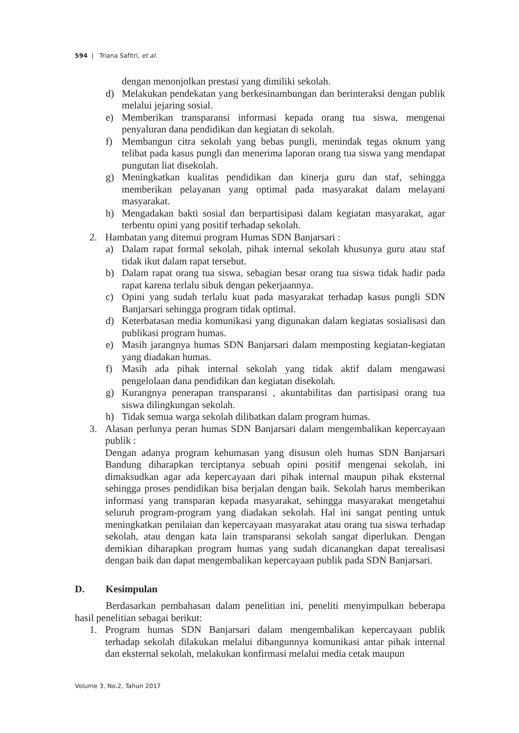594 | Triana Safitri, et al.
dengan menonjolkan prestasi yang dimiliki sekolah.
d) Melakukan pendekatan yang berkesinambungan dan berinteraksi dengan publik melalui jejaring sosial.
e) Memberikan transparansi informasi kepada orang tua siswa, mengenai penyaluran dana pendidikan dan kegiatan di sekolah.
f) Membangun citra sekolah yang bebas pungli, menindak tegas oknum yang telibat pada kasus pungli dan menerima laporan orang tua siswa yang mendapat pungutan liat disekolah.
g) Meningkatkan kualitas pendidikan dan kinerja guru dan staf, sehingga memberikan pelayanan yang optimal pada masyarakat dalam melayani masyarakat.
h) Mengadakan bakti sosial dan berpartisipasi dalam kegiatan masyarakat, agar terbentu opini yang positif terhadap sekolah.
2. Hambatan yang ditemui program Humas SDN Banjarsari :
a) Dalam rapat formal sekolah, pihak internal sekolah khusunya guru atau staf tidak ikut dalam rapat tersebut.
b) Dalam rapat orang tua siswa, sebagian besar orang tua siswa tidak hadir pada rapat karena terlalu sibuk dengan pekerjaannya.
c) Opini yang sudah terlalu kuat pada masyarakat terhadap kasus pungli SDN Banjarsari sehingga program tidak optimal.
d) Keterbatasan media komunikasi yang digunakan dalam kegiatas sosialisasi dan publikasi program humas.
e) Masih jarangnya humas SDN Banjarsari dalam memposting kegiatan-kegiatan yang diadakan humas.
f) Masih ada pihak internal sekolah yang tidak aktif dalam mengawasi pengelolaan dana pendidikan dan kegiatan disekolah.
g) Kurangnya penerapan transparansi , akuntabilitas dan partisipasi orang tua siswa dilingkungan sekolah.
h) Tidak semua warga sekolah dilibatkan dalam program humas.
3. Alasan perlunya peran humas SDN Banjarsari dalam mengembalikan kepercayaan publik :
Dengan adanya program kehumasan yang disusun oleh humas SDN Banjarsari Bandung diharapkan terciptanya sebuah opini positif mengenai sekolah, ini dimaksudkan agar ada kepercayaan dari pihak internal maupun pihak eksternal sehingga proses pendidikan bisa berjalan dengan baik. Sekolah harus memberikan informasi yang transparan kepada masyarakat, sehingga masyarakat mengetahui seluruh program-program yang diadakan sekolah. Hal ini sangat penting untuk meningkatkan penilaian dan kepercayaan masyarakat atau orang tua siswa terhadap sekolah, atau dengan kata lain transparansi sekolah sangat diperlukan. Dengan demikian diharapkan program humas yang sudah dicanangkan dapat terealisasi dengan baik dan dapat mengembalikan kepercayaan publik pada SDN Banjarsari.
D. Kesimpulan
Berdasarkan pembahasan dalam penelitian ini, peneliti menyimpulkan beberapa hasil penelitian sebagai berikut:
1. Program humas SDN Banjarsari dalam mengembalikan kepercayaan publik terhadap sekolah dilakukan melalui dibangunnya komunikasi antar pihak internal dan eksternal sekolah, melakukan konfirmasi melalui media cetak maupun
Volume 3, No.2, Tahun 2017